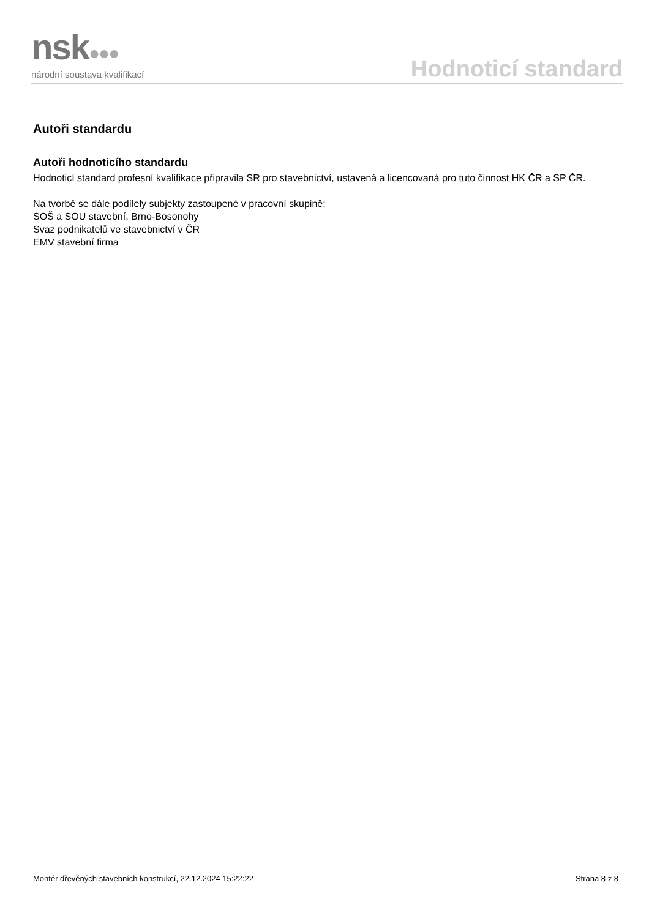nsk●●●
národní soustava kvalifikací
Hodnoticí standard
Autoři standardu
Autoři hodnoticího standardu
Hodnoticí standard profesní kvalifikace připravila SR pro stavebnictví, ustavená a licencovaná pro tuto činnost HK ČR a SP ČR.
Na tvorbě se dále podílely subjekty zastoupené v pracovní skupině:
SOŠ a SOU stavební, Brno-Bosonohy
Svaz podnikatelů ve stavebnictví v ČR
EMV stavební firma
Montér dřevěných stavebních konstrukcí, 22.12.2024 15:22:22 Strana 8 z 8